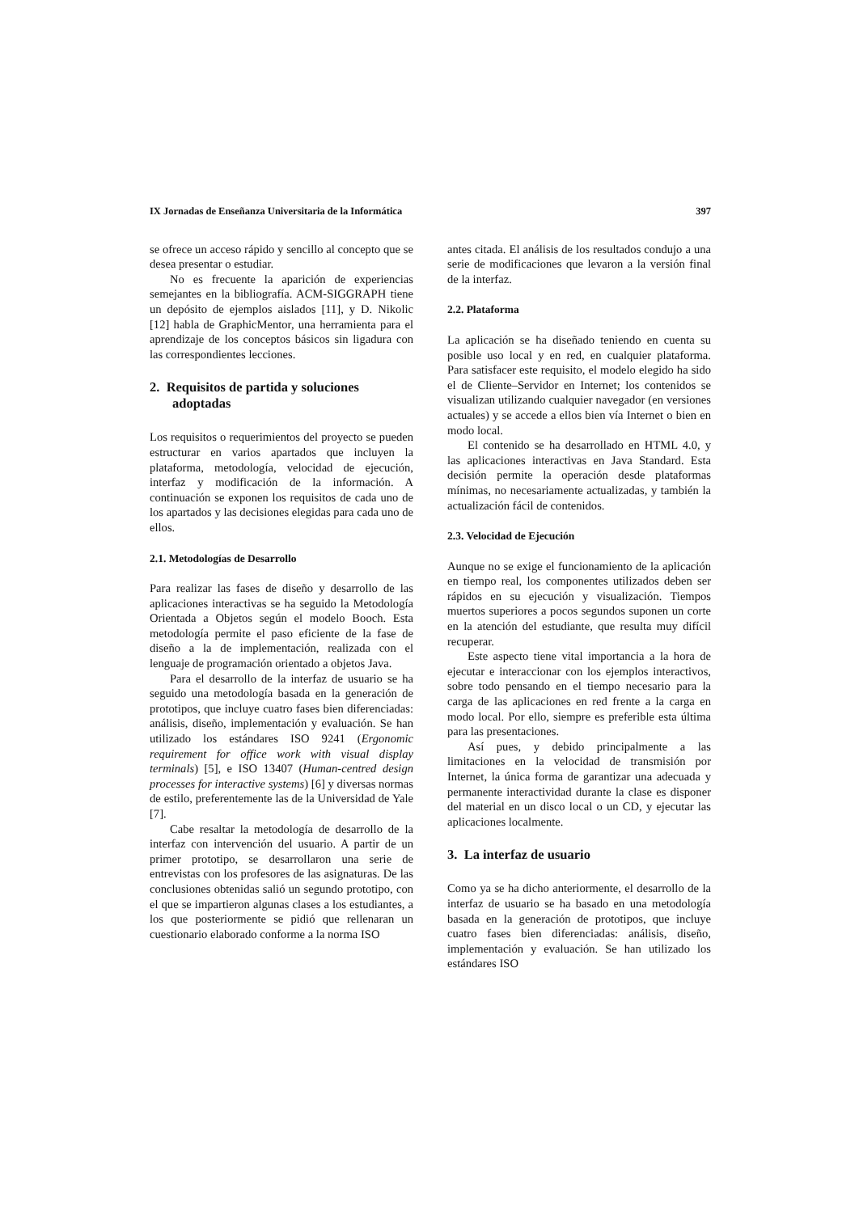IX Jornadas de Enseñanza Universitaria de la Informática 397
se ofrece un acceso rápido y sencillo al concepto que se desea presentar o estudiar.
No es frecuente la aparición de experiencias semejantes en la bibliografía. ACM-SIGGRAPH tiene un depósito de ejemplos aislados [11], y D. Nikolic [12] habla de GraphicMentor, una herramienta para el aprendizaje de los conceptos básicos sin ligadura con las correspondientes lecciones.
2. Requisitos de partida y soluciones adoptadas
Los requisitos o requerimientos del proyecto se pueden estructurar en varios apartados que incluyen la plataforma, metodología, velocidad de ejecución, interfaz y modificación de la información. A continuación se exponen los requisitos de cada uno de los apartados y las decisiones elegidas para cada uno de ellos.
2.1. Metodologías de Desarrollo
Para realizar las fases de diseño y desarrollo de las aplicaciones interactivas se ha seguido la Metodología Orientada a Objetos según el modelo Booch. Esta metodología permite el paso eficiente de la fase de diseño a la de implementación, realizada con el lenguaje de programación orientado a objetos Java.
Para el desarrollo de la interfaz de usuario se ha seguido una metodología basada en la generación de prototipos, que incluye cuatro fases bien diferenciadas: análisis, diseño, implementación y evaluación. Se han utilizado los estándares ISO 9241 (Ergonomic requirement for office work with visual display terminals) [5], e ISO 13407 (Human-centred design processes for interactive systems) [6] y diversas normas de estilo, preferentemente las de la Universidad de Yale [7].
Cabe resaltar la metodología de desarrollo de la interfaz con intervención del usuario. A partir de un primer prototipo, se desarrollaron una serie de entrevistas con los profesores de las asignaturas. De las conclusiones obtenidas salió un segundo prototipo, con el que se impartieron algunas clases a los estudiantes, a los que posteriormente se pidió que rellenaran un cuestionario elaborado conforme a la norma ISO
antes citada. El análisis de los resultados condujo a una serie de modificaciones que levaron a la versión final de la interfaz.
2.2. Plataforma
La aplicación se ha diseñado teniendo en cuenta su posible uso local y en red, en cualquier plataforma. Para satisfacer este requisito, el modelo elegido ha sido el de Cliente–Servidor en Internet; los contenidos se visualizan utilizando cualquier navegador (en versiones actuales) y se accede a ellos bien vía Internet o bien en modo local.
El contenido se ha desarrollado en HTML 4.0, y las aplicaciones interactivas en Java Standard. Esta decisión permite la operación desde plataformas mínimas, no necesariamente actualizadas, y también la actualización fácil de contenidos.
2.3. Velocidad de Ejecución
Aunque no se exige el funcionamiento de la aplicación en tiempo real, los componentes utilizados deben ser rápidos en su ejecución y visualización. Tiempos muertos superiores a pocos segundos suponen un corte en la atención del estudiante, que resulta muy difícil recuperar.
Este aspecto tiene vital importancia a la hora de ejecutar e interaccionar con los ejemplos interactivos, sobre todo pensando en el tiempo necesario para la carga de las aplicaciones en red frente a la carga en modo local. Por ello, siempre es preferible esta última para las presentaciones.
Así pues, y debido principalmente a las limitaciones en la velocidad de transmisión por Internet, la única forma de garantizar una adecuada y permanente interactividad durante la clase es disponer del material en un disco local o un CD, y ejecutar las aplicaciones localmente.
3. La interfaz de usuario
Como ya se ha dicho anteriormente, el desarrollo de la interfaz de usuario se ha basado en una metodología basada en la generación de prototipos, que incluye cuatro fases bien diferenciadas: análisis, diseño, implementación y evaluación. Se han utilizado los estándares ISO